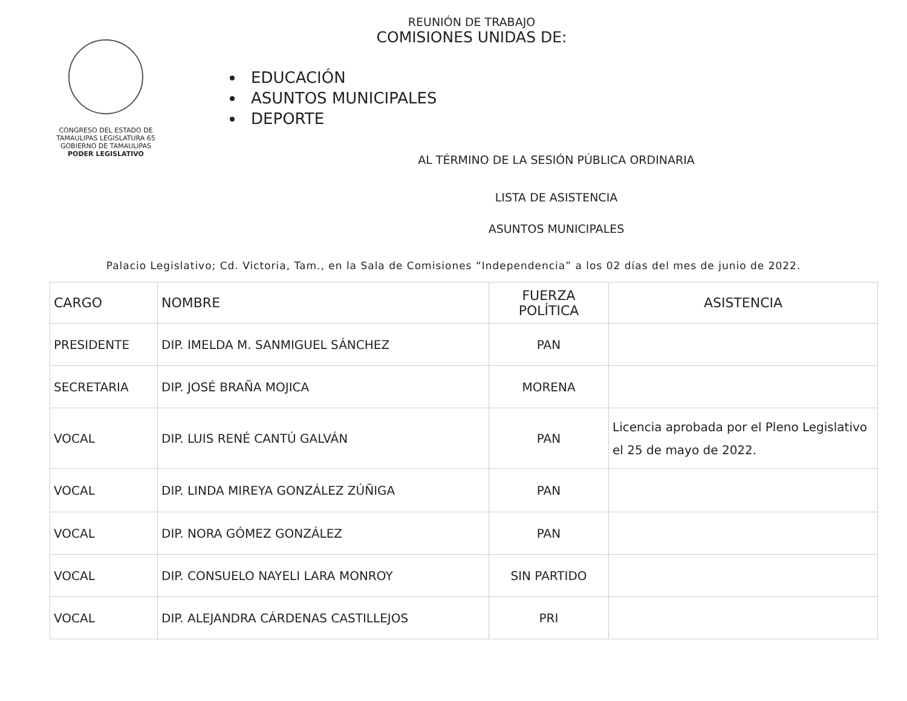CONGRESO DEL ESTADO DE TAMAULIPAS LEGISLATURA 65
GOBIERNO DE TAMAULIPAS
PODER LEGISLATIVO
REUNIÓN DE TRABAJO
COMISIONES UNIDAS DE:
EDUCACIÓN
ASUNTOS MUNICIPALES
DEPORTE
AL TÉRMINO DE LA SESIÓN PÚBLICA ORDINARIA
LISTA DE ASISTENCIA
ASUNTOS MUNICIPALES
Palacio Legislativo; Cd. Victoria, Tam., en la Sala de Comisiones “Independencia” a los 02 días del mes de junio de 2022.
| CARGO | NOMBRE | FUERZA POLÍTICA | ASISTENCIA |
| --- | --- | --- | --- |
| PRESIDENTE | DIP. IMELDA M. SANMIGUEL SÁNCHEZ | PAN | |
| SECRETARIA | DIP. JOSÉ BRAÑA MOJICA | MORENA | |
| VOCAL | DIP. LUIS RENÉ CANTÚ GALVÁN | PAN | Licencia aprobada por el Pleno Legislativo el 25 de mayo de 2022. |
| VOCAL | DIP. LINDA MIREYA GONZÁLEZ ZÚÑIGA | PAN | |
| VOCAL | DIP. NORA GÓMEZ GONZÁLEZ | PAN | |
| VOCAL | DIP. CONSUELO NAYELI LARA MONROY | SIN PARTIDO | |
| VOCAL | DIP. ALEJANDRA CÁRDENAS CASTILLEJOS | PRI | |